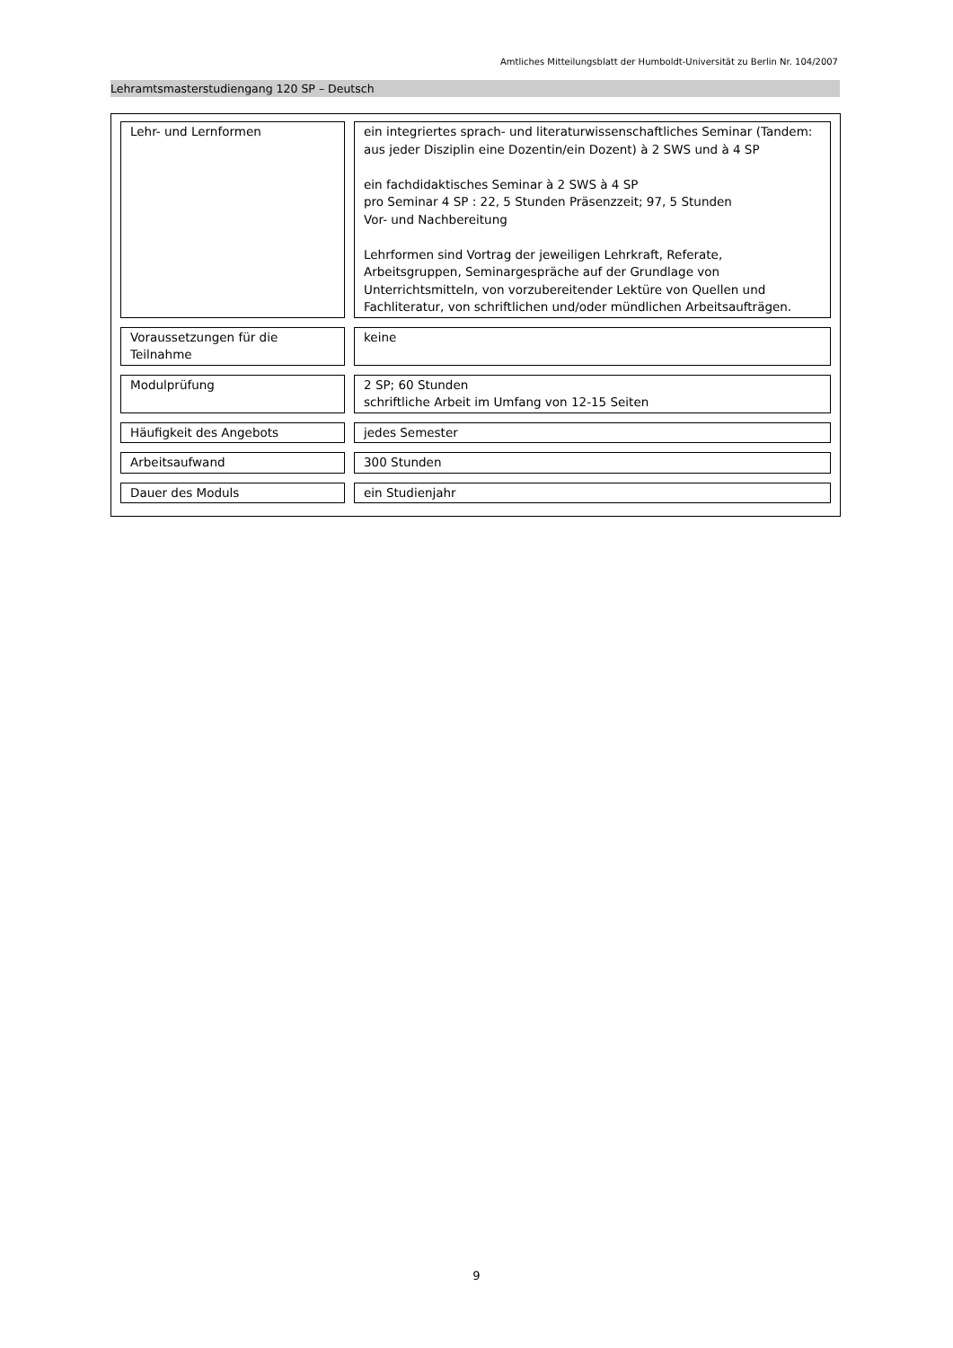Amtliches Mitteilungsblatt der Humboldt-Universität zu Berlin Nr. 104/2007
Lehramtsmasterstudiengang 120 SP – Deutsch
| Lehr- und Lernformen | ein integriertes sprach- und literaturwissenschaftliches Seminar (Tandem: aus jeder Disziplin eine Dozentin/ein Dozent) à 2 SWS und à 4 SP ein fachdidaktisches Seminar à 2 SWS à 4 SP pro Seminar 4 SP : 22, 5 Stunden Präsenzzeit; 97, 5 Stunden Vor- und Nachbereitung Lehrformen sind Vortrag der jeweiligen Lehrkraft, Referate, Arbeitsgruppen, Seminargespräche auf der Grundlage von Unterrichtsmitteln, von vorzubereitender Lektüre von Quellen und Fachliteratur, von schriftlichen und/oder mündlichen Arbeitsaufträgen. |
| Voraussetzungen für die Teilnahme | keine |
| Modulprüfung | 2 SP; 60 Stunden schriftliche Arbeit im Umfang von 12-15 Seiten |
| Häufigkeit des Angebots | jedes Semester |
| Arbeitsaufwand | 300 Stunden |
| Dauer des Moduls | ein Studienjahr |
9